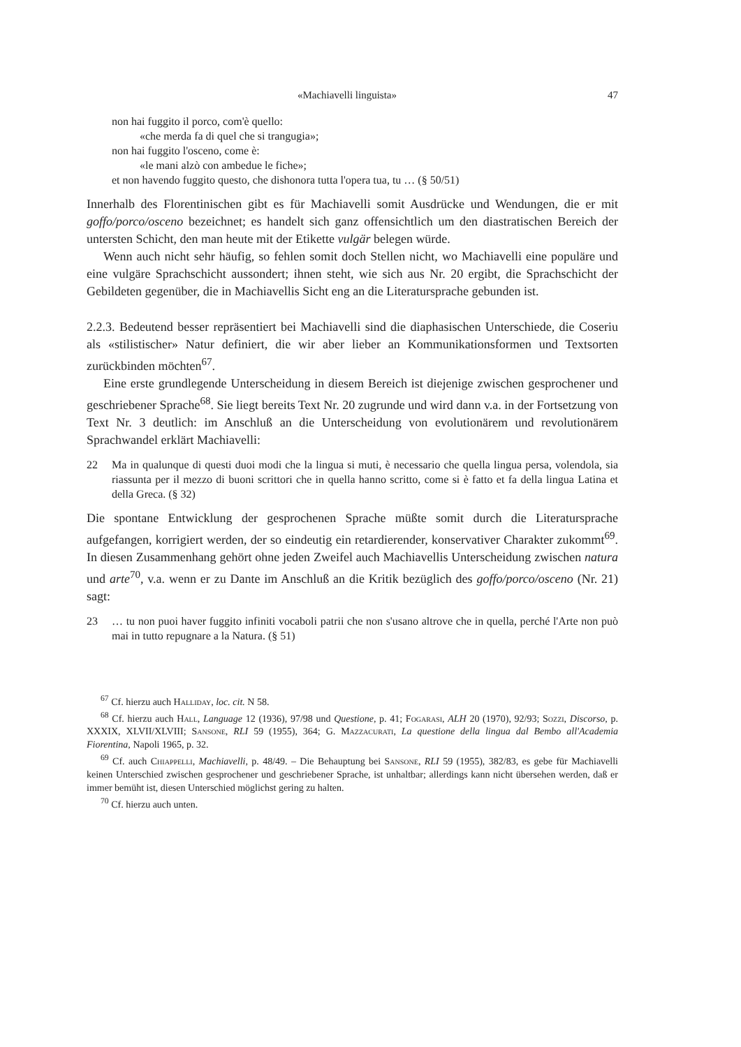«Machiavelli linguista» 47
non hai fuggito il porco, com'è quello:
«che merda fa di quel che si trangugia»;
non hai fuggito l'osceno, come è:
«le mani alzò con ambedue le fiche»;
et non havendo fuggito questo, che dishonora tutta l'opera tua, tu … (§ 50/51)
Innerhalb des Florentinischen gibt es für Machiavelli somit Ausdrücke und Wendungen, die er mit goffo/porco/osceno bezeichnet; es handelt sich ganz offensichtlich um den diastratischen Bereich der untersten Schicht, den man heute mit der Etikette vulgär belegen würde.
Wenn auch nicht sehr häufig, so fehlen somit doch Stellen nicht, wo Machiavelli eine populäre und eine vulgäre Sprachschicht aussondert; ihnen steht, wie sich aus Nr. 20 ergibt, die Sprachschicht der Gebildeten gegenüber, die in Machiavellis Sicht eng an die Literatursprache gebunden ist.
2.2.3. Bedeutend besser repräsentiert bei Machiavelli sind die diaphasischen Unterschiede, die Coseriu als «stilistischer» Natur definiert, die wir aber lieber an Kommunikationsformen und Textsorten zurückbinden möchten<sup>67</sup>.
Eine erste grundlegende Unterscheidung in diesem Bereich ist diejenige zwischen gesprochener und geschriebener Sprache<sup>68</sup>. Sie liegt bereits Text Nr. 20 zugrunde und wird dann v.a. in der Fortsetzung von Text Nr. 3 deutlich: im Anschluß an die Unterscheidung von evolutionärem und revolutionärem Sprachwandel erklärt Machiavelli:
22 Ma in qualunque di questi duoi modi che la lingua si muti, è necessario che quella lingua persa, volendola, sia riassunta per il mezzo di buoni scrittori che in quella hanno scritto, come si è fatto et fa della lingua Latina et della Greca. (§ 32)
Die spontane Entwicklung der gesprochenen Sprache müßte somit durch die Literatursprache aufgefangen, korrigiert werden, der so eindeutig ein retardierender, konservativer Charakter zukommt<sup>69</sup>. In diesen Zusammenhang gehört ohne jeden Zweifel auch Machiavellis Unterscheidung zwischen natura und arte<sup>70</sup>, v.a. wenn er zu Dante im Anschluß an die Kritik bezüglich des goffo/porco/osceno (Nr. 21) sagt:
23 … tu non puoi haver fuggito infiniti vocaboli patrii che non s'usano altrove che in quella, perché l'Arte non può mai in tutto repugnare a la Natura. (§ 51)
<sup>67</sup> Cf. hierzu auch Halliday, loc. cit. N 58.
<sup>68</sup> Cf. hierzu auch Hall, Language 12 (1936), 97/98 und Questione, p. 41; Fogarasi, ALH 20 (1970), 92/93; Sozzi, Discorso, p. XXXIX, XLVII/XLVIII; Sansone, RLI 59 (1955), 364; G. Mazzacurati, La questione della lingua dal Bembo all'Academia Fiorentina, Napoli 1965, p. 32.
<sup>69</sup> Cf. auch Chiappelli, Machiavelli, p. 48/49. – Die Behauptung bei Sansone, RLI 59 (1955), 382/83, es gebe für Machiavelli keinen Unterschied zwischen gesprochener und geschriebener Sprache, ist unhaltbar; allerdings kann nicht übersehen werden, daß er immer bemüht ist, diesen Unterschied möglichst gering zu halten.
<sup>70</sup> Cf. hierzu auch unten.